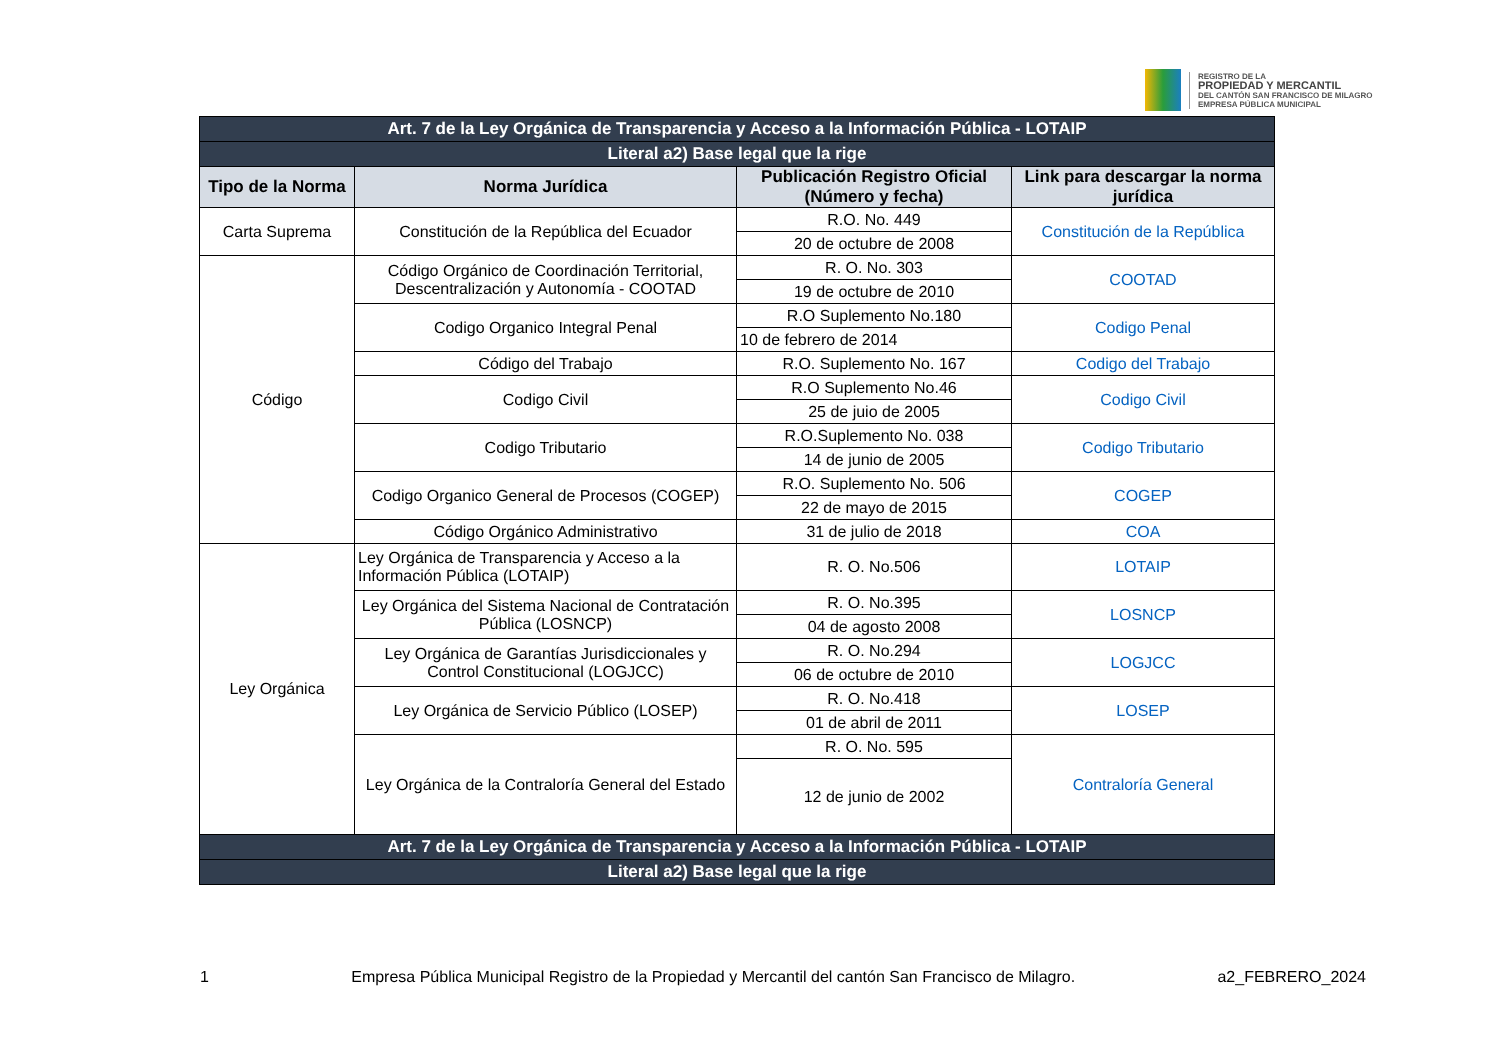REGISTRO DE LA
PROPIEDAD Y MERCANTIL
DEL CANTÓN SAN FRANCISCO DE MILAGRO
EMPRESA PÚBLICA MUNICIPAL
| Art. 7 de la Ley Orgánica de Transparencia y Acceso a la Información Pública - LOTAIP | | | |
| Literal a2) Base legal que la rige | | | |
| Tipo de la Norma | Norma Jurídica | Publicación Registro Oficial (Número y fecha) | Link para descargar la norma jurídica |
| Carta Suprema | Constitución de la República del Ecuador | R.O. No. 449 | Constitución de la República |
| | | 20 de octubre de 2008 | |
| Código | Código Orgánico de Coordinación Territorial, Descentralización y Autonomía - COOTAD | R. O. No. 303 | COOTAD |
| | | 19 de octubre de 2010 | |
| | Codigo Organico Integral Penal | R.O Suplemento No.180 | Codigo Penal |
| | | 10 de febrero de 2014 | |
| | Código del Trabajo | R.O. Suplemento No. 167 | Codigo del Trabajo |
| | Codigo Civil | R.O Suplemento No.46 | Codigo Civil |
| | | 25 de juio de 2005 | |
| | Codigo Tributario | R.O.Suplemento No. 038 | Codigo Tributario |
| | | 14 de junio de 2005 | |
| | Codigo Organico General de Procesos (COGEP) | R.O. Suplemento No. 506 | COGEP |
| | | 22 de mayo de 2015 | |
| | Código Orgánico Administrativo | 31 de julio de 2018 | COA |
| Ley Orgánica | Ley Orgánica de Transparencia y Acceso a la Información Pública (LOTAIP) | R. O. No.506 | LOTAIP |
| | Ley Orgánica del Sistema Nacional de Contratación Pública (LOSNCP) | R. O. No.395 | LOSNCP |
| | | 04 de agosto 2008 | |
| | Ley Orgánica de Garantías Jurisdiccionales y Control Constitucional (LOGJCC) | R. O. No.294 | LOGJCC |
| | | 06 de octubre de 2010 | |
| | Ley Orgánica de Servicio Público (LOSEP) | R. O. No.418 | LOSEP |
| | | 01 de abril de 2011 | |
| | Ley Orgánica de la Contraloría General del Estado | R. O. No. 595 | Contraloría General |
| | | 12 de junio de 2002 | |
| Art. 7 de la Ley Orgánica de Transparencia y Acceso a la Información Pública - LOTAIP | | | |
| Literal a2) Base legal que la rige | | | |
1 Empresa Pública Municipal Registro de la Propiedad y Mercantil del cantón San Francisco de Milagro. a2_FEBRERO_2024